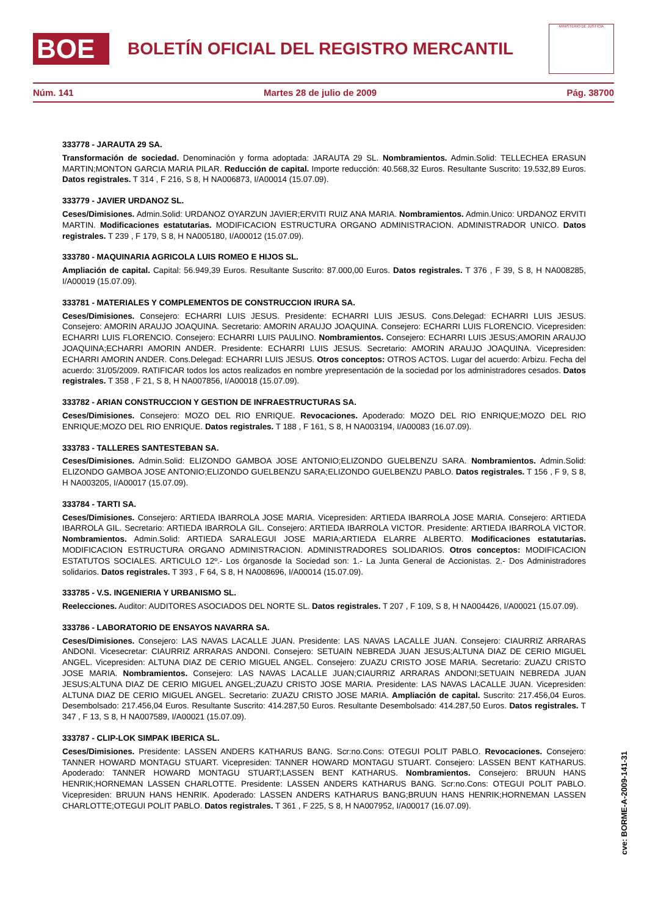BOE
BOLETÍN OFICIAL DEL REGISTRO MERCANTIL
MINISTERIO DE JUSTICIA
Núm. 141 Martes 28 de julio de 2009 Pág. 38700
333778 - JARAUTA 29 SA.
Transformación de sociedad. Denominación y forma adoptada: JARAUTA 29 SL. Nombramientos. Admin.Solid: TELLECHEA ERASUN MARTIN;MONTON GARCIA MARIA PILAR. Reducción de capital. Importe reducción: 40.568,32 Euros. Resultante Suscrito: 19.532,89 Euros. Datos registrales. T 314 , F 216, S 8, H NA006873, I/A00014 (15.07.09).
333779 - JAVIER URDANOZ SL.
Ceses/Dimisiones. Admin.Solid: URDANOZ OYARZUN JAVIER;ERVITI RUIZ ANA MARIA. Nombramientos. Admin.Unico: URDANOZ ERVITI MARTIN. Modificaciones estatutarias. MODIFICACION ESTRUCTURA ORGANO ADMINISTRACION. ADMINISTRADOR UNICO. Datos registrales. T 239 , F 179, S 8, H NA005180, I/A00012 (15.07.09).
333780 - MAQUINARIA AGRICOLA LUIS ROMEO E HIJOS SL.
Ampliación de capital. Capital: 56.949,39 Euros. Resultante Suscrito: 87.000,00 Euros. Datos registrales. T 376 , F 39, S 8, H NA008285, I/A00019 (15.07.09).
333781 - MATERIALES Y COMPLEMENTOS DE CONSTRUCCION IRURA SA.
Ceses/Dimisiones. Consejero: ECHARRI LUIS JESUS. Presidente: ECHARRI LUIS JESUS. Cons.Delegad: ECHARRI LUIS JESUS. Consejero: AMORIN ARAUJO JOAQUINA. Secretario: AMORIN ARAUJO JOAQUINA. Consejero: ECHARRI LUIS FLORENCIO. Vicepresiden: ECHARRI LUIS FLORENCIO. Consejero: ECHARRI LUIS PAULINO. Nombramientos. Consejero: ECHARRI LUIS JESUS;AMORIN ARAUJO JOAQUINA;ECHARRI AMORIN ANDER. Presidente: ECHARRI LUIS JESUS. Secretario: AMORIN ARAUJO JOAQUINA. Vicepresiden: ECHARRI AMORIN ANDER. Cons.Delegad: ECHARRI LUIS JESUS. Otros conceptos: OTROS ACTOS. Lugar del acuerdo: Arbizu. Fecha del acuerdo: 31/05/2009. RATIFICAR todos los actos realizados en nombre yrepresentación de la sociedad por los administradores cesados. Datos registrales. T 358 , F 21, S 8, H NA007856, I/A00018 (15.07.09).
333782 - ARIAN CONSTRUCCION Y GESTION DE INFRAESTRUCTURAS SA.
Ceses/Dimisiones. Consejero: MOZO DEL RIO ENRIQUE. Revocaciones. Apoderado: MOZO DEL RIO ENRIQUE;MOZO DEL RIO ENRIQUE;MOZO DEL RIO ENRIQUE. Datos registrales. T 188 , F 161, S 8, H NA003194, I/A00083 (16.07.09).
333783 - TALLERES SANTESTEBAN SA.
Ceses/Dimisiones. Admin.Solid: ELIZONDO GAMBOA JOSE ANTONIO;ELIZONDO GUELBENZU SARA. Nombramientos. Admin.Solid: ELIZONDO GAMBOA JOSE ANTONIO;ELIZONDO GUELBENZU SARA;ELIZONDO GUELBENZU PABLO. Datos registrales. T 156 , F 9, S 8, H NA003205, I/A00017 (15.07.09).
333784 - TARTI SA.
Ceses/Dimisiones. Consejero: ARTIEDA IBARROLA JOSE MARIA. Vicepresiden: ARTIEDA IBARROLA JOSE MARIA. Consejero: ARTIEDA IBARROLA GIL. Secretario: ARTIEDA IBARROLA GIL. Consejero: ARTIEDA IBARROLA VICTOR. Presidente: ARTIEDA IBARROLA VICTOR. Nombramientos. Admin.Solid: ARTIEDA SARALEGUI JOSE MARIA;ARTIEDA ELARRE ALBERTO. Modificaciones estatutarias. MODIFICACION ESTRUCTURA ORGANO ADMINISTRACION. ADMINISTRADORES SOLIDARIOS. Otros conceptos: MODIFICACION ESTATUTOS SOCIALES. ARTICULO 12º.- Los órganosde la Sociedad son: 1.- La Junta General de Accionistas. 2.- Dos Administradores solidarios. Datos registrales. T 393 , F 64, S 8, H NA008696, I/A00014 (15.07.09).
333785 - V.S. INGENIERIA Y URBANISMO SL.
Reelecciones. Auditor: AUDITORES ASOCIADOS DEL NORTE SL. Datos registrales. T 207 , F 109, S 8, H NA004426, I/A00021 (15.07.09).
333786 - LABORATORIO DE ENSAYOS NAVARRA SA.
Ceses/Dimisiones. Consejero: LAS NAVAS LACALLE JUAN. Presidente: LAS NAVAS LACALLE JUAN. Consejero: CIAURRIZ ARRARAS ANDONI. Vicesecretar: CIAURRIZ ARRARAS ANDONI. Consejero: SETUAIN NEBREDA JUAN JESUS;ALTUNA DIAZ DE CERIO MIGUEL ANGEL. Vicepresiden: ALTUNA DIAZ DE CERIO MIGUEL ANGEL. Consejero: ZUAZU CRISTO JOSE MARIA. Secretario: ZUAZU CRISTO JOSE MARIA. Nombramientos. Consejero: LAS NAVAS LACALLE JUAN;CIAURRIZ ARRARAS ANDONI;SETUAIN NEBREDA JUAN JESUS;ALTUNA DIAZ DE CERIO MIGUEL ANGEL;ZUAZU CRISTO JOSE MARIA. Presidente: LAS NAVAS LACALLE JUAN. Vicepresiden: ALTUNA DIAZ DE CERIO MIGUEL ANGEL. Secretario: ZUAZU CRISTO JOSE MARIA. Ampliación de capital. Suscrito: 217.456,04 Euros. Desembolsado: 217.456,04 Euros. Resultante Suscrito: 414.287,50 Euros. Resultante Desembolsado: 414.287,50 Euros. Datos registrales. T 347 , F 13, S 8, H NA007589, I/A00021 (15.07.09).
333787 - CLIP-LOK SIMPAK IBERICA SL.
Ceses/Dimisiones. Presidente: LASSEN ANDERS KATHARUS BANG. Scr:no.Cons: OTEGUI POLIT PABLO. Revocaciones. Consejero: TANNER HOWARD MONTAGU STUART. Vicepresiden: TANNER HOWARD MONTAGU STUART. Consejero: LASSEN BENT KATHARUS. Apoderado: TANNER HOWARD MONTAGU STUART;LASSEN BENT KATHARUS. Nombramientos. Consejero: BRUUN HANS HENRIK;HORNEMAN LASSEN CHARLOTTE. Presidente: LASSEN ANDERS KATHARUS BANG. Scr:no.Cons: OTEGUI POLIT PABLO. Vicepresiden: BRUUN HANS HENRIK. Apoderado: LASSEN ANDERS KATHARUS BANG;BRUUN HANS HENRIK;HORNEMAN LASSEN CHARLOTTE;OTEGUI POLIT PABLO. Datos registrales. T 361 , F 225, S 8, H NA007952, I/A00017 (16.07.09).
cve: BORME-A-2009-141-31